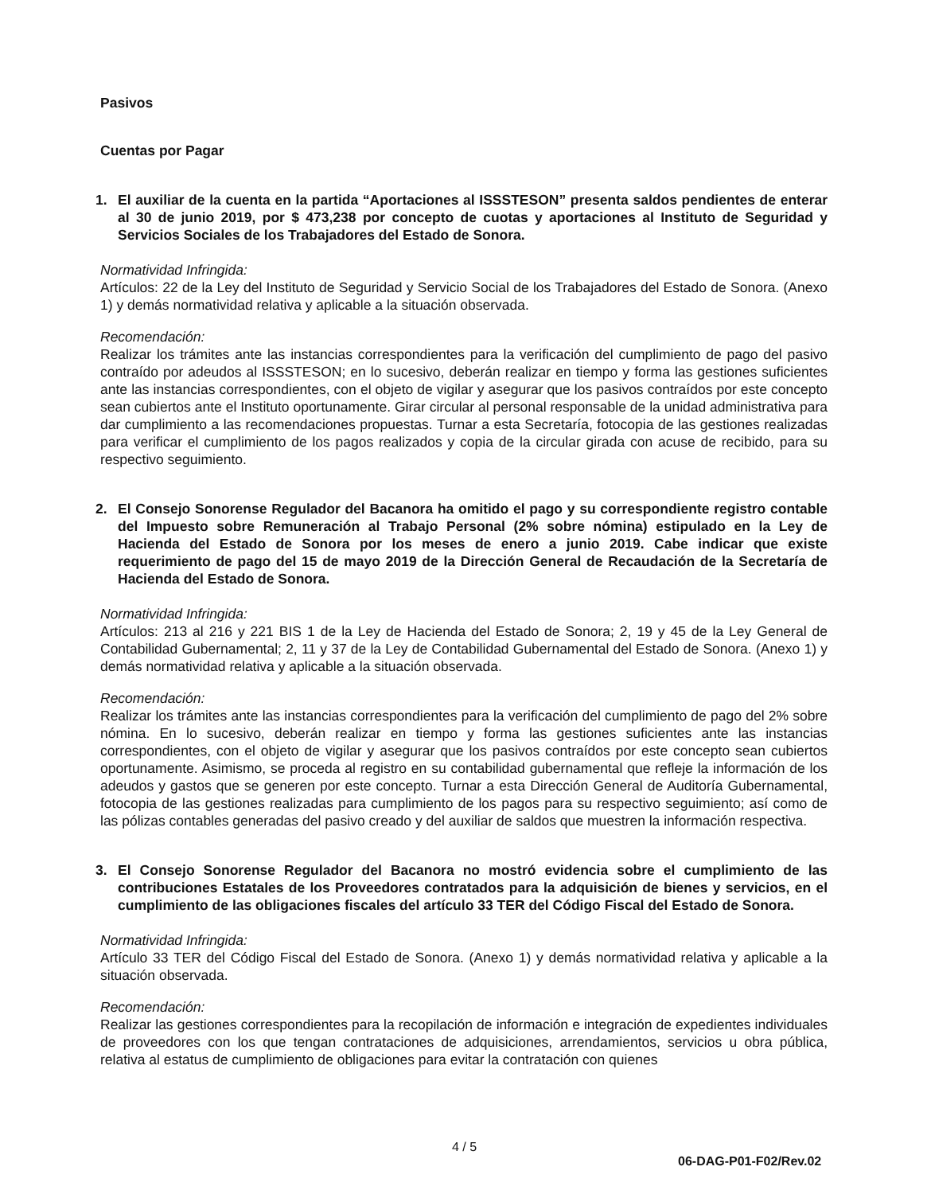Pasivos
Cuentas por Pagar
1. El auxiliar de la cuenta en la partida “Aportaciones al ISSSTESON” presenta saldos pendientes de enterar al 30 de junio 2019, por $ 473,238 por concepto de cuotas y aportaciones al Instituto de Seguridad y Servicios Sociales de los Trabajadores del Estado de Sonora.
Normatividad Infringida:
Artículos: 22 de la Ley del Instituto de Seguridad y Servicio Social de los Trabajadores del Estado de Sonora. (Anexo 1) y demás normatividad relativa y aplicable a la situación observada.
Recomendación:
Realizar los trámites ante las instancias correspondientes para la verificación del cumplimiento de pago del pasivo contraído por adeudos al ISSSTESON; en lo sucesivo, deberán realizar en tiempo y forma las gestiones suficientes ante las instancias correspondientes, con el objeto de vigilar y asegurar que los pasivos contraídos por este concepto sean cubiertos ante el Instituto oportunamente. Girar circular al personal responsable de la unidad administrativa para dar cumplimiento a las recomendaciones propuestas. Turnar a esta Secretaría, fotocopia de las gestiones realizadas para verificar el cumplimiento de los pagos realizados y copia de la circular girada con acuse de recibido, para su respectivo seguimiento.
2. El Consejo Sonorense Regulador del Bacanora ha omitido el pago y su correspondiente registro contable del Impuesto sobre Remuneración al Trabajo Personal (2% sobre nómina) estipulado en la Ley de Hacienda del Estado de Sonora por los meses de enero a junio 2019. Cabe indicar que existe requerimiento de pago del 15 de mayo 2019 de la Dirección General de Recaudación de la Secretaría de Hacienda del Estado de Sonora.
Normatividad Infringida:
Artículos: 213 al 216 y 221 BIS 1 de la Ley de Hacienda del Estado de Sonora; 2, 19 y 45 de la Ley General de Contabilidad Gubernamental; 2, 11 y 37 de la Ley de Contabilidad Gubernamental del Estado de Sonora. (Anexo 1) y demás normatividad relativa y aplicable a la situación observada.
Recomendación:
Realizar los trámites ante las instancias correspondientes para la verificación del cumplimiento de pago del 2% sobre nómina. En lo sucesivo, deberán realizar en tiempo y forma las gestiones suficientes ante las instancias correspondientes, con el objeto de vigilar y asegurar que los pasivos contraídos por este concepto sean cubiertos oportunamente. Asimismo, se proceda al registro en su contabilidad gubernamental que refleje la información de los adeudos y gastos que se generen por este concepto. Turnar a esta Dirección General de Auditoría Gubernamental, fotocopia de las gestiones realizadas para cumplimiento de los pagos para su respectivo seguimiento; así como de las pólizas contables generadas del pasivo creado y del auxiliar de saldos que muestren la información respectiva.
3. El Consejo Sonorense Regulador del Bacanora no mostró evidencia sobre el cumplimiento de las contribuciones Estatales de los Proveedores contratados para la adquisición de bienes y servicios, en el cumplimiento de las obligaciones fiscales del artículo 33 TER del Código Fiscal del Estado de Sonora.
Normatividad Infringida:
Artículo 33 TER del Código Fiscal del Estado de Sonora. (Anexo 1) y demás normatividad relativa y aplicable a la situación observada.
Recomendación:
Realizar las gestiones correspondientes para la recopilación de información e integración de expedientes individuales de proveedores con los que tengan contrataciones de adquisiciones, arrendamientos, servicios u obra pública, relativa al estatus de cumplimiento de obligaciones para evitar la contratación con quienes
4 / 5
06-DAG-P01-F02/Rev.02